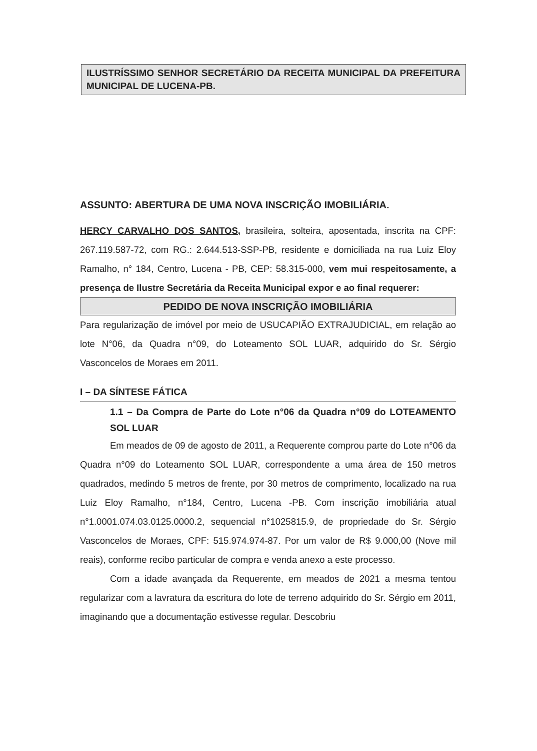ILUSTRÍSSIMO SENHOR SECRETÁRIO DA RECEITA MUNICIPAL DA PREFEITURA MUNICIPAL DE LUCENA-PB.
ASSUNTO: ABERTURA DE UMA NOVA INSCRIÇÃO IMOBILIÁRIA.
HERCY CARVALHO DOS SANTOS, brasileira, solteira, aposentada, inscrita na CPF: 267.119.587-72, com RG.: 2.644.513-SSP-PB, residente e domiciliada na rua Luiz Eloy Ramalho, n° 184, Centro, Lucena - PB, CEP: 58.315-000, vem mui respeitosamente, a presença de Ilustre Secretária da Receita Municipal expor e ao final requerer:
PEDIDO DE NOVA INSCRIÇÃO IMOBILIÁRIA
Para regularização de imóvel por meio de USUCAPIÃO EXTRAJUDICIAL, em relação ao lote N°06, da Quadra n°09, do Loteamento SOL LUAR, adquirido do Sr. Sérgio Vasconcelos de Moraes em 2011.
I – DA SÍNTESE FÁTICA
1.1 – Da Compra de Parte do Lote n°06 da Quadra n°09 do LOTEAMENTO SOL LUAR
Em meados de 09 de agosto de 2011, a Requerente comprou parte do Lote n°06 da Quadra n°09 do Loteamento SOL LUAR, correspondente a uma área de 150 metros quadrados, medindo 5 metros de frente, por 30 metros de comprimento, localizado na rua Luiz Eloy Ramalho, n°184, Centro, Lucena -PB. Com inscrição imobiliária atual n°1.0001.074.03.0125.0000.2, sequencial n°1025815.9, de propriedade do Sr. Sérgio Vasconcelos de Moraes, CPF: 515.974.974-87. Por um valor de R$ 9.000,00 (Nove mil reais), conforme recibo particular de compra e venda anexo a este processo.
Com a idade avançada da Requerente, em meados de 2021 a mesma tentou regularizar com a lavratura da escritura do lote de terreno adquirido do Sr. Sérgio em 2011, imaginando que a documentação estivesse regular. Descobriu